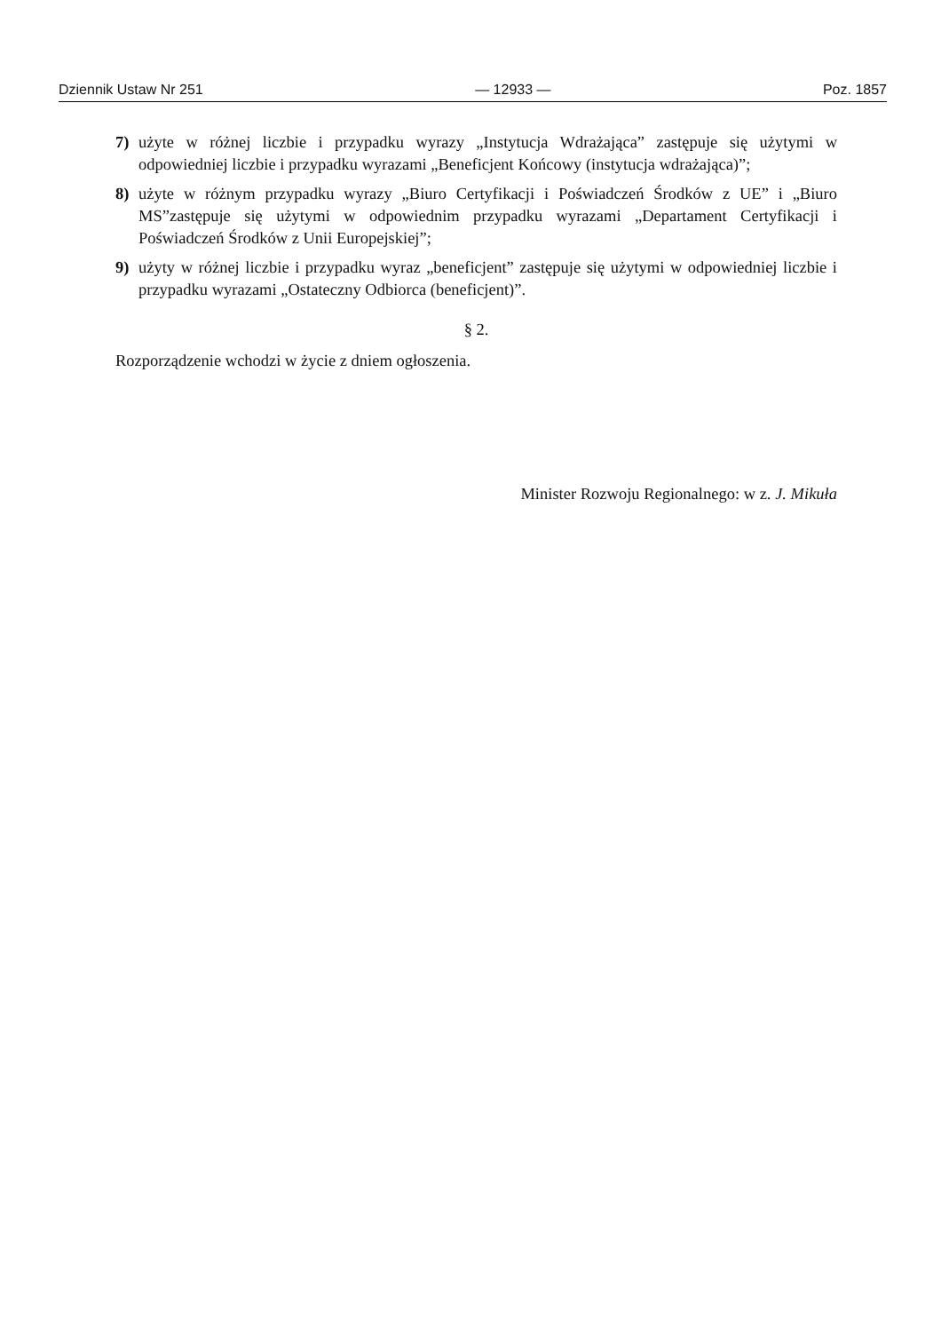Dziennik Ustaw Nr 251 — 12933 — Poz. 1857
7) użyte w różnej liczbie i przypadku wyrazy „Instytucja Wdrażająca” zastępuje się użytymi w odpowiedniej liczbie i przypadku wyrazami „Beneficjent Końcowy (instytucja wdrażająca)”;
8) użyte w różnym przypadku wyrazy „Biuro Certyfikacji i Poświadczeń Środków z UE” i „Biuro MS”zastępuje się użytymi w odpowiednim przypadku wyrazami „Departament Certyfikacji i Poświadczeń Środków z Unii Europejskiej”;
9) użyty w różnej liczbie i przypadku wyraz „beneficjent” zastępuje się użytymi w odpowiedniej liczbie i przypadku wyrazami „Ostateczny Odbiorca (beneficjent)”.
§ 2.
Rozporządzenie wchodzi w życie z dniem ogłoszenia.
Minister Rozwoju Regionalnego: w z. J. Mikuła